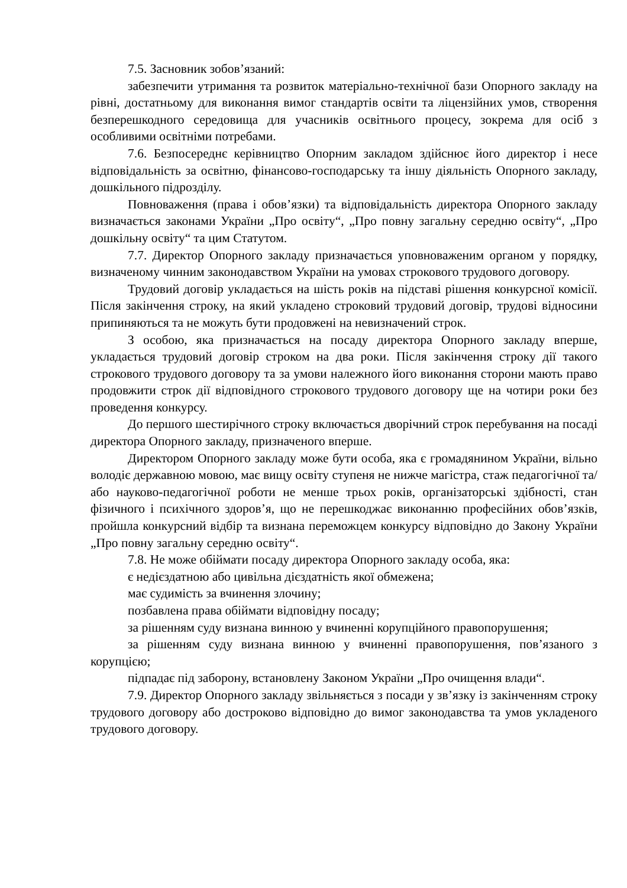7.5. Засновник зобов’язаний:
забезпечити утримання та розвиток матеріально-технічної бази Опорного закладу на рівні, достатньому для виконання вимог стандартів освіти та ліцензійних умов, створення безперешкодного середовища для учасників освітнього процесу, зокрема для осіб з особливими освітніми потребами.
7.6. Безпосереднє керівництво Опорним закладом здійснює його директор і несе відповідальність за освітню, фінансово-господарську та іншу діяльність Опорного закладу, дошкільного підрозділу.
Повноваження (права і обов’язки) та відповідальність директора Опорного закладу визначається законами України „Про освіту“, „Про повну загальну середню освіту“, „Про дошкільну освіту“ та цим Статутом.
7.7. Директор Опорного закладу призначається уповноваженим органом у порядку, визначеному чинним законодавством України на умовах строкового трудового договору.
Трудовий договір укладається на шість років на підставі рішення конкурсної комісії. Після закінчення строку, на який укладено строковий трудовий договір, трудові відносини припиняються та не можуть бути продовжені на невизначений строк.
З особою, яка призначається на посаду директора Опорного закладу вперше, укладається трудовий договір строком на два роки. Після закінчення строку дії такого строкового трудового договору та за умови належного його виконання сторони мають право продовжити строк дії відповідного строкового трудового договору ще на чотири роки без проведення конкурсу.
До першого шестирічного строку включається дворічний строк перебування на посаді директора Опорного закладу, призначеного вперше.
Директором Опорного закладу може бути особа, яка є громадянином України, вільно володіє державною мовою, має вищу освіту ступеня не нижче магістра, стаж педагогічної та/або науково-педагогічної роботи не менше трьох років, організаторські здібності, стан фізичного і психічного здоров’я, що не перешкоджає виконанню професійних обов’язків, пройшла конкурсний відбір та визнана переможцем конкурсу відповідно до Закону України „Про повну загальну середню освіту“.
7.8. Не може обіймати посаду директора Опорного закладу особа, яка:
є недієздатною або цивільна дієздатність якої обмежена;
має судимість за вчинення злочину;
позбавлена права обіймати відповідну посаду;
за рішенням суду визнана винною у вчиненні корупційного правопорушення;
за рішенням суду визнана винною у вчиненні правопорушення, пов’язаного з корупцією;
підпадає під заборону, встановлену Законом України „Про очищення влади“.
7.9. Директор Опорного закладу звільняється з посади у зв’язку із закінченням строку трудового договору або достроково відповідно до вимог законодавства та умов укладеного трудового договору.